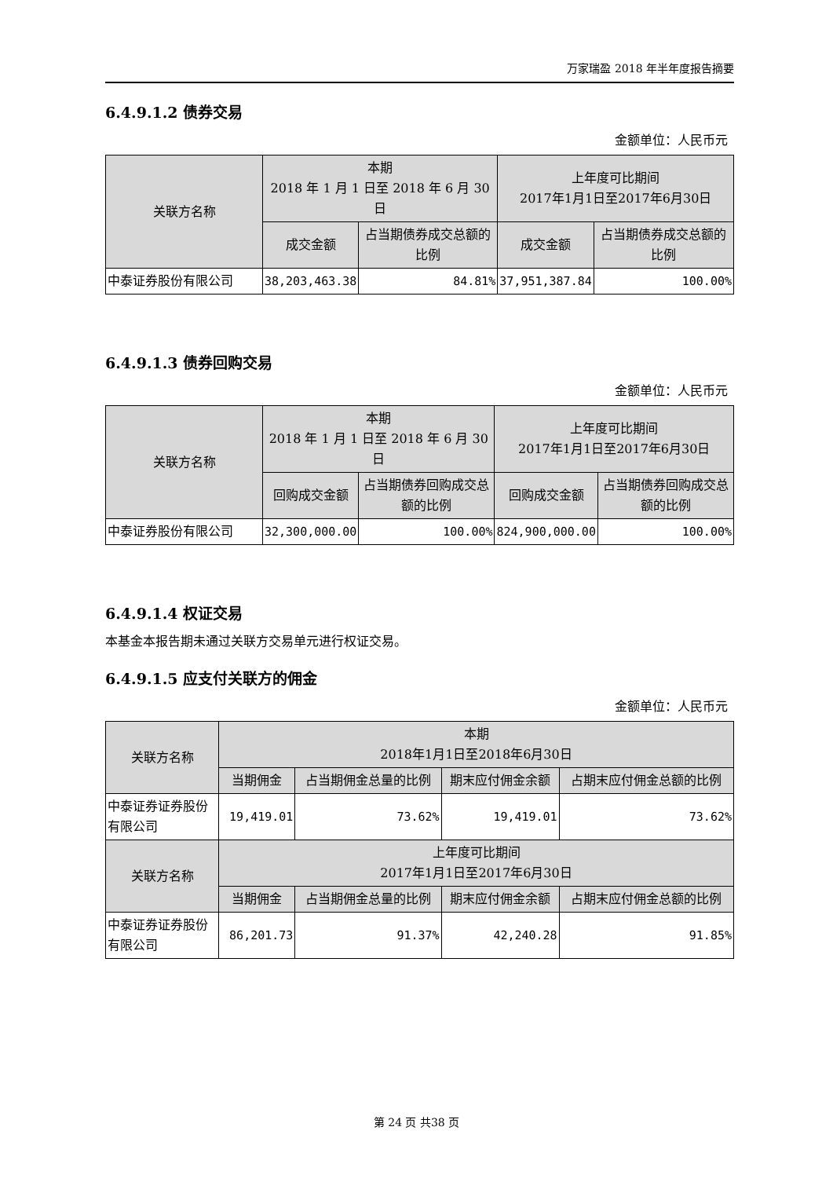万家瑞盈 2018 年半年度报告摘要
6.4.9.1.2 债券交易
金额单位：人民币元
| 关联方名称 | 本期 2018 年 1 月 1 日至 2018 年 6 月 30 日 | | 上年度可比期间 2017年1月1日至2017年6月30日 | |
| --- | --- | --- | --- | --- |
| | 成交金额 | 占当期债券成交总额的比例 | 成交金额 | 占当期债券成交总额的比例 |
| 中泰证券股份有限公司 | 38,203,463.38 | 84.81% | 37,951,387.84 | 100.00% |
6.4.9.1.3 债券回购交易
金额单位：人民币元
| 关联方名称 | 本期 2018 年 1 月 1 日至 2018 年 6 月 30 日 | | 上年度可比期间 2017年1月1日至2017年6月30日 | |
| --- | --- | --- | --- | --- |
| | 回购成交金额 | 占当期债券回购成交总额的比例 | 回购成交金额 | 占当期债券回购成交总额的比例 |
| 中泰证券股份有限公司 | 32,300,000.00 | 100.00% | 824,900,000.00 | 100.00% |
6.4.9.1.4 权证交易
本基金本报告期未通过关联方交易单元进行权证交易。
6.4.9.1.5 应支付关联方的佣金
金额单位：人民币元
| 关联方名称 | 本期 2018年1月1日至2018年6月30日 | | | |
| --- | --- | --- | --- | --- |
| | 当期佣金 | 占当期佣金总量的比例 | 期末应付佣金余额 | 占期末应付佣金总额的比例 |
| 中泰证券证券股份有限公司 | 19,419.01 | 73.62% | 19,419.01 | 73.62% |
| 关联方名称 | 上年度可比期间 2017年1月1日至2017年6月30日 | | | |
| | 当期佣金 | 占当期佣金总量的比例 | 期末应付佣金余额 | 占期末应付佣金总额的比例 |
| 中泰证券证券股份有限公司 | 86,201.73 | 91.37% | 42,240.28 | 91.85% |
第 24 页 共38 页